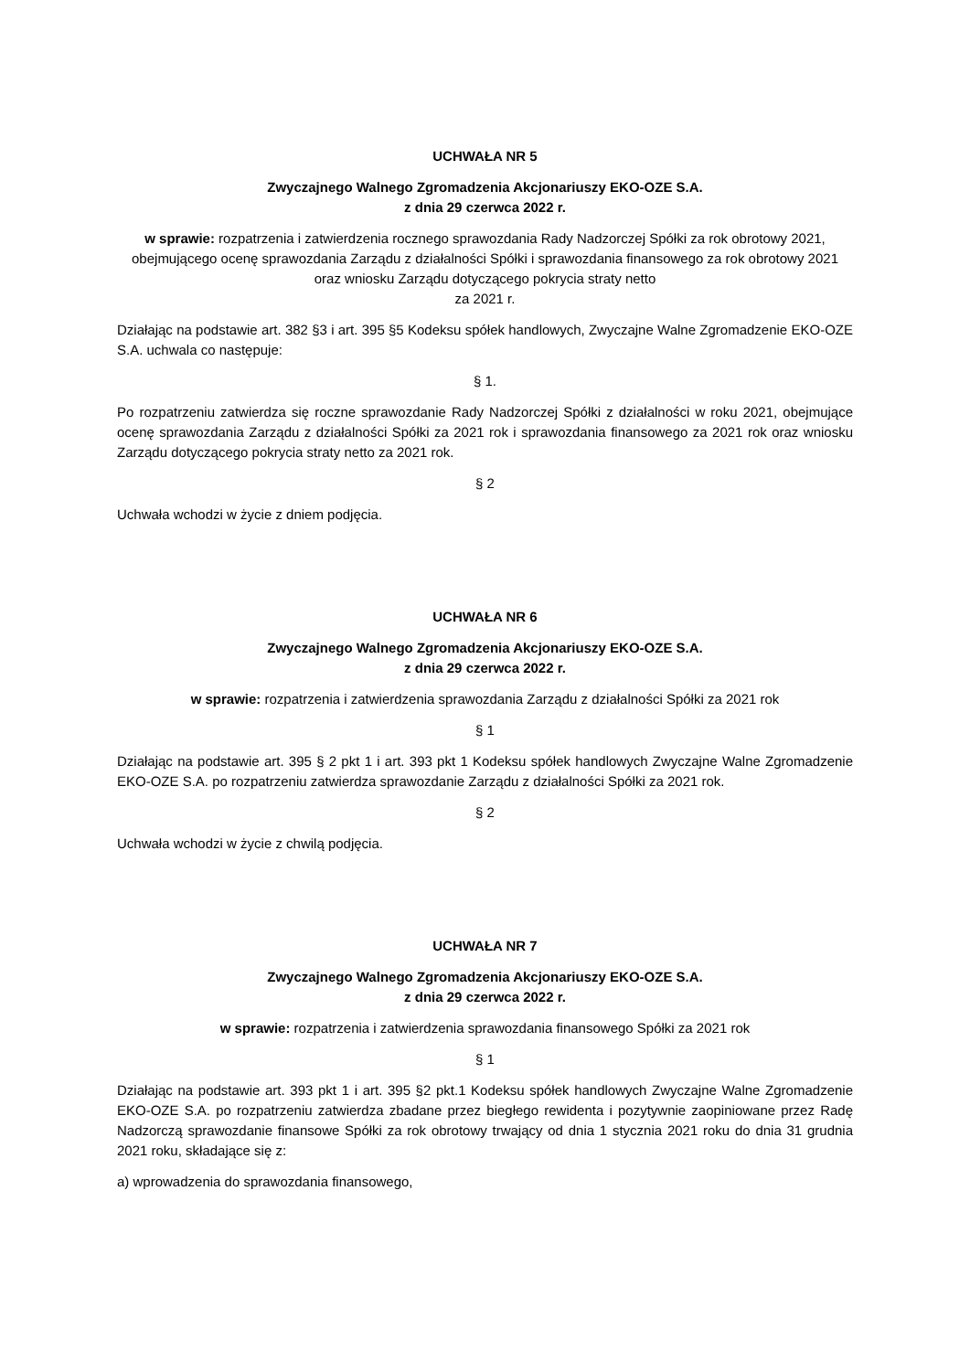UCHWAŁA NR 5
Zwyczajnego Walnego Zgromadzenia Akcjonariuszy EKO-OZE S.A.
z dnia 29 czerwca 2022 r.
w sprawie: rozpatrzenia i zatwierdzenia rocznego sprawozdania Rady Nadzorczej Spółki za rok obrotowy 2021, obejmującego ocenę sprawozdania Zarządu z działalności Spółki i sprawozdania finansowego za rok obrotowy 2021 oraz wniosku Zarządu dotyczącego pokrycia straty netto
za 2021 r.
Działając na podstawie art. 382 §3 i art. 395 §5 Kodeksu spółek handlowych, Zwyczajne Walne Zgromadzenie EKO-OZE S.A. uchwala co następuje:
§ 1.
Po rozpatrzeniu zatwierdza się roczne sprawozdanie Rady Nadzorczej Spółki z działalności w roku 2021, obejmujące ocenę sprawozdania Zarządu z działalności Spółki za 2021 rok i sprawozdania finansowego za 2021 rok oraz wniosku Zarządu dotyczącego pokrycia straty netto za 2021 rok.
§ 2
Uchwała wchodzi w życie z dniem podjęcia.
UCHWAŁA NR 6
Zwyczajnego Walnego Zgromadzenia Akcjonariuszy EKO-OZE S.A.
z dnia 29 czerwca 2022 r.
w sprawie: rozpatrzenia i zatwierdzenia sprawozdania Zarządu z działalności Spółki za 2021 rok
§ 1
Działając na podstawie art. 395 § 2 pkt 1 i art. 393 pkt 1 Kodeksu spółek handlowych Zwyczajne Walne Zgromadzenie EKO-OZE S.A. po rozpatrzeniu zatwierdza sprawozdanie Zarządu z działalności Spółki za 2021 rok.
§ 2
Uchwała wchodzi w życie z chwilą podjęcia.
UCHWAŁA NR 7
Zwyczajnego Walnego Zgromadzenia Akcjonariuszy EKO-OZE S.A.
z dnia 29 czerwca 2022 r.
w sprawie: rozpatrzenia i zatwierdzenia sprawozdania finansowego Spółki za 2021 rok
§ 1
Działając na podstawie art. 393 pkt 1 i art. 395 §2 pkt.1 Kodeksu spółek handlowych Zwyczajne Walne Zgromadzenie EKO-OZE S.A. po rozpatrzeniu zatwierdza zbadane przez biegłego rewidenta i pozytywnie zaopiniowane przez Radę Nadzorczą sprawozdanie finansowe Spółki za rok obrotowy trwający od dnia 1 stycznia 2021 roku do dnia 31 grudnia 2021 roku, składające się z:
a) wprowadzenia do sprawozdania finansowego,